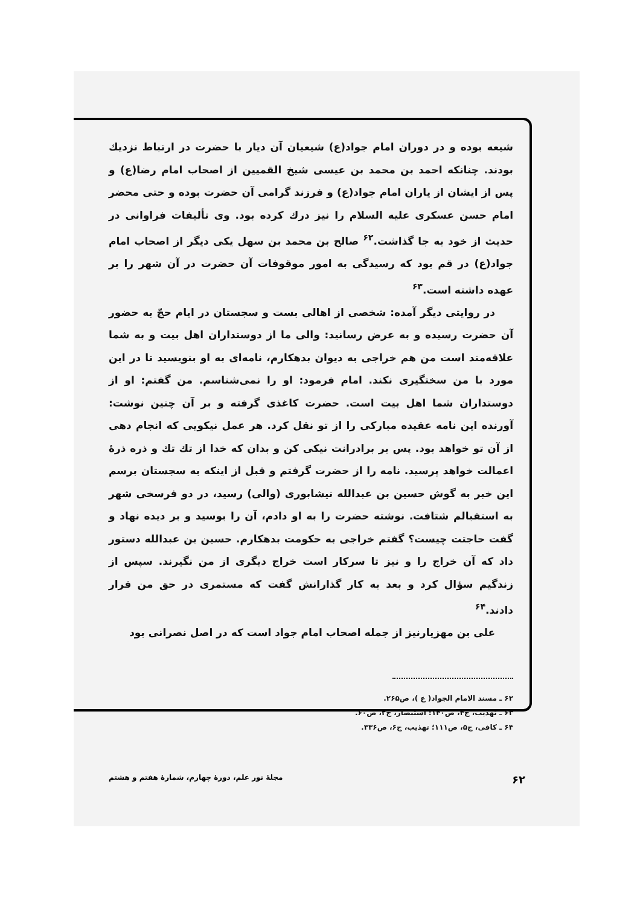شیعه بوده و در دوران امام جواد(ع) شیعیان آن دیار با حضرت در ارتباط نزدیك بودند. چنانکه احمد بن محمد بن عیسی شیخ القمیین از اصحاب امام رضا(ع) و پس از ایشان از یاران امام جواد(ع) و فرزند گرامی آن حضرت بوده و حتی محضر امام حسن عسکری علیه السلام را نیز درك کرده بود. وی تألیفات فراوانی در حدیث از خود به جا گذاشت.<sup>۶۲</sup> صالح بن محمد بن سهل یکی دیگر از اصحاب امام جواد(ع) در قم بود که رسیدگی به امور موقوفات آن حضرت در آن شهر را بر عهده داشته است.<sup>۶۳</sup>
در روایتی دیگر آمده: شخصی از اهالی بست و سجستان در ایام حجّ به حضور آن حضرت رسیده و به عرض رسانید: والی ما از دوستداران اهل بیت و به شما علاقه‌مند است من هم خراجی به دیوان بدهکارم، نامه‌ای به او بنویسید تا در این مورد با من سختگیری نکند. امام فرمود: او را نمی‌شناسم. من گفتم: او از دوستداران شما اهل بیت است. حضرت کاغذی گرفته و بر آن چنین نوشت: آورنده این نامه عقیده مبارکی را از تو نقل کرد. هر عمل نیکویی که انجام دهی از آن تو خواهد بود. پس بر برادرانت نیکی کن و بدان که خدا از تك تك و ذره ذرهٔ اعمالت خواهد پرسید. نامه را از حضرت گرفتم و قبل از اینکه به سجستان برسم این خبر به گوش حسین بن عبدالله نیشابوری (والی) رسید، در دو فرسخی شهر به استقبالم شتافت. نوشته حضرت را به او دادم، آن را بوسید و بر دیده نهاد و گفت حاجتت چیست؟ گفتم خراجی به حکومت بدهکارم. حسین بن عبدالله دستور داد که آن خراج را و نیز تا سرکار است خراج دیگری از من نگیرند. سپس از زندگیم سؤال کرد و بعد به کار گذارانش گفت که مستمری در حق من قرار دادند.<sup>۶۴</sup>
علی بن مهزیارنیز از جمله اصحاب امام جواد است که در اصل نصرانی بود
۶۲ ـ مسند الامام الجواد( ع )، ص۲۶۵.
۶۳ ـ تهذیب، ج۴، ص۱۴۰؛ استبصار، ج۲، ص۶۰.
۶۴ ـ کافی، ج۵، ص۱۱۱؛ تهذیب، ج۶، ص۳۳۶.
۶۲ مجلهٔ نور علم، دورهٔ چهارم، شمارهٔ هفتم و هشتم